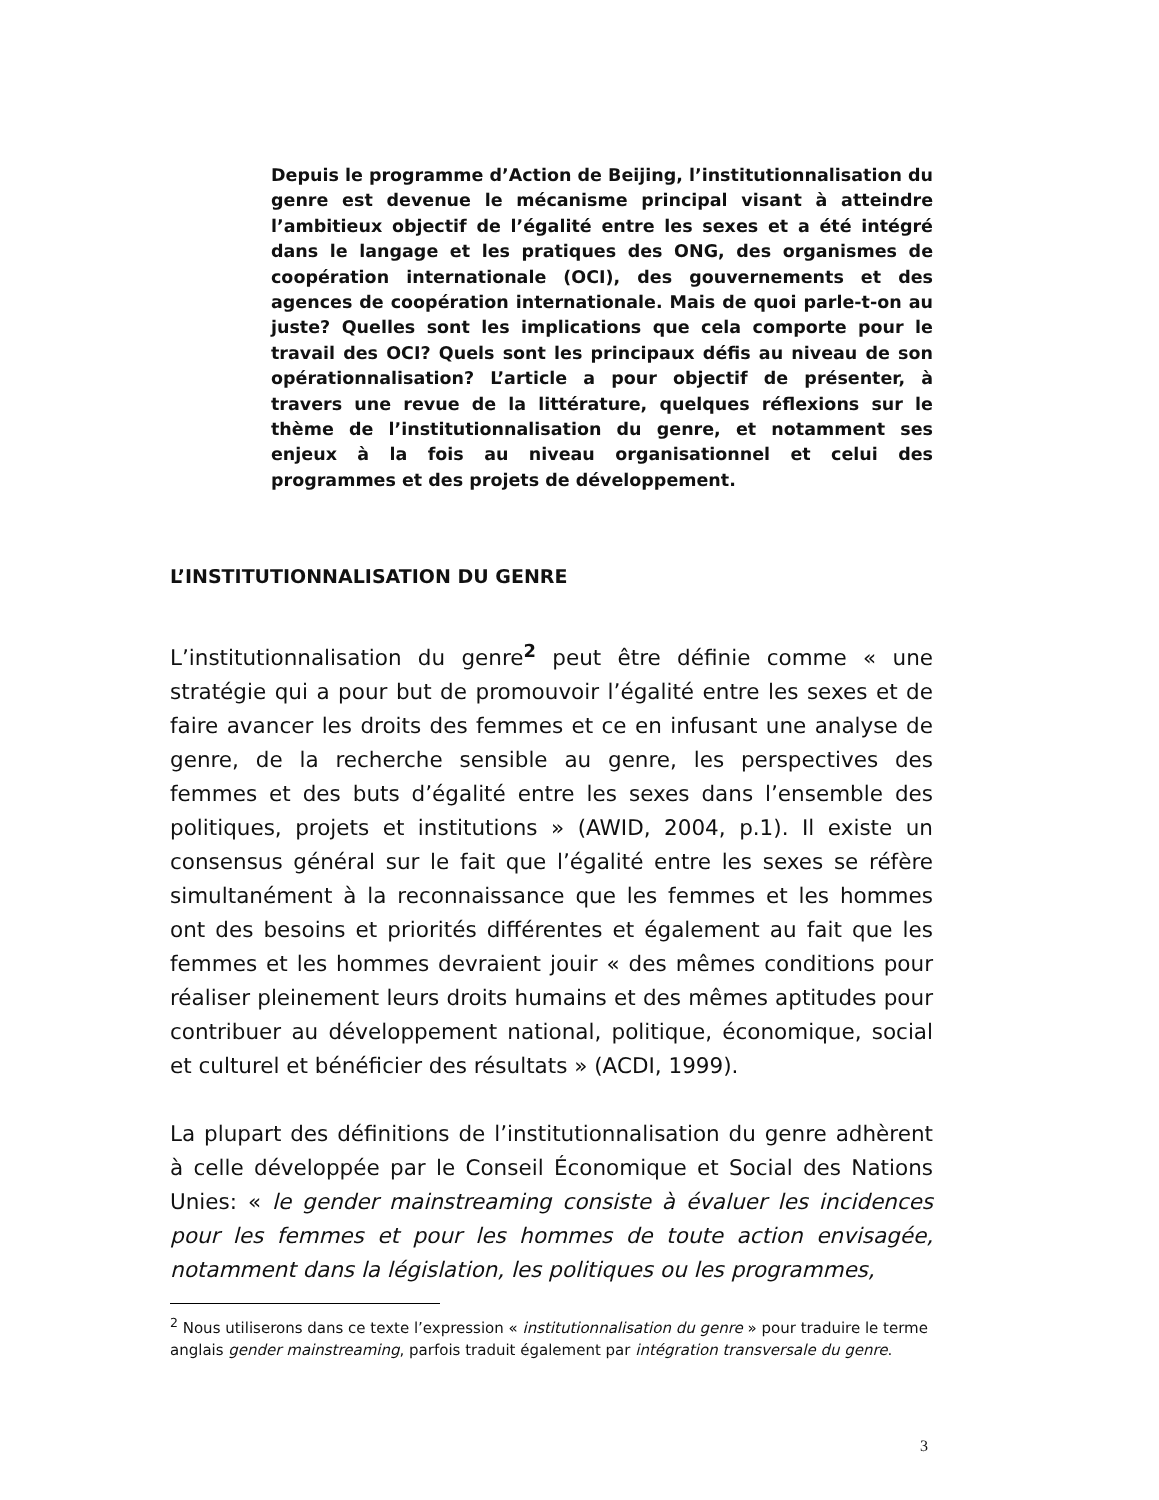Depuis le programme d’Action de Beijing, l’institutionnalisation du genre est devenue le mécanisme principal visant à atteindre l’ambitieux objectif de l’égalité entre les sexes et a été intégré dans le langage et les pratiques des ONG, des organismes de coopération internationale (OCI), des gouvernements et des agences de coopération internationale. Mais de quoi parle-t-on au juste? Quelles sont les implications que cela comporte pour le travail des OCI? Quels sont les principaux défis au niveau de son opérationnalisation? L’article a pour objectif de présenter, à travers une revue de la littérature, quelques réflexions sur le thème de l’institutionnalisation du genre, et notamment ses enjeux à la fois au niveau organisationnel et celui des programmes et des projets de développement.
L’INSTITUTIONNALISATION DU GENRE
L’institutionnalisation du genre<sup>2</sup> peut être définie comme « une stratégie qui a pour but de promouvoir l’égalité entre les sexes et de faire avancer les droits des femmes et ce en infusant une analyse de genre, de la recherche sensible au genre, les perspectives des femmes et des buts d’égalité entre les sexes dans l’ensemble des politiques, projets et institutions » (AWID, 2004, p.1). Il existe un consensus général sur le fait que l’égalité entre les sexes se réfère simultanément à la reconnaissance que les femmes et les hommes ont des besoins et priorités différentes et également au fait que les femmes et les hommes devraient jouir « des mêmes conditions pour réaliser pleinement leurs droits humains et des mêmes aptitudes pour contribuer au développement national, politique, économique, social et culturel et bénéficier des résultats » (ACDI, 1999).
La plupart des définitions de l’institutionnalisation du genre adhèrent à celle développée par le Conseil Économique et Social des Nations Unies: « le gender mainstreaming consiste à évaluer les incidences pour les femmes et pour les hommes de toute action envisagée, notamment dans la législation, les politiques ou les programmes,
<sup>2</sup> Nous utiliserons dans ce texte l’expression « institutionnalisation du genre » pour traduire le terme anglais gender mainstreaming, parfois traduit également par intégration transversale du genre.
3